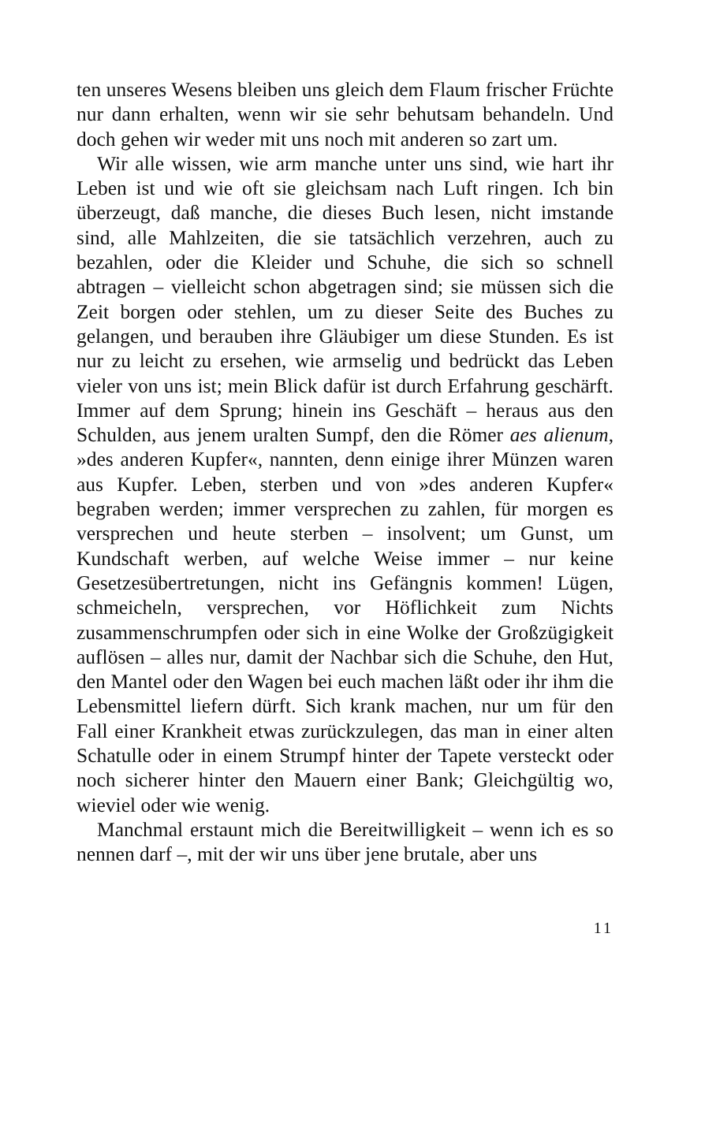ten unseres Wesens bleiben uns gleich dem Flaum frischer Früchte nur dann erhalten, wenn wir sie sehr behutsam behandeln. Und doch gehen wir weder mit uns noch mit anderen so zart um.
Wir alle wissen, wie arm manche unter uns sind, wie hart ihr Leben ist und wie oft sie gleichsam nach Luft ringen. Ich bin überzeugt, daß manche, die dieses Buch lesen, nicht imstande sind, alle Mahlzeiten, die sie tatsächlich verzehren, auch zu bezahlen, oder die Kleider und Schuhe, die sich so schnell abtragen – vielleicht schon abgetragen sind; sie müssen sich die Zeit borgen oder stehlen, um zu dieser Seite des Buches zu gelangen, und berauben ihre Gläubiger um diese Stunden. Es ist nur zu leicht zu ersehen, wie armselig und bedrückt das Leben vieler von uns ist; mein Blick dafür ist durch Erfahrung geschärft. Immer auf dem Sprung; hinein ins Geschäft – heraus aus den Schulden, aus jenem uralten Sumpf, den die Römer aes alienum, »des anderen Kupfer«, nannten, denn einige ihrer Münzen waren aus Kupfer. Leben, sterben und von »des anderen Kupfer« begraben werden; immer versprechen zu zahlen, für morgen es versprechen und heute sterben – insolvent; um Gunst, um Kundschaft werben, auf welche Weise immer – nur keine Gesetzesübertretungen, nicht ins Gefängnis kommen! Lügen, schmeicheln, versprechen, vor Höflichkeit zum Nichts zusammenschrumpfen oder sich in eine Wolke der Großzügigkeit auflösen – alles nur, damit der Nachbar sich die Schuhe, den Hut, den Mantel oder den Wagen bei euch machen läßt oder ihr ihm die Lebensmittel liefern dürft. Sich krank machen, nur um für den Fall einer Krankheit etwas zurückzulegen, das man in einer alten Schatulle oder in einem Strumpf hinter der Tapete versteckt oder noch sicherer hinter den Mauern einer Bank; Gleichgültig wo, wieviel oder wie wenig.
Manchmal erstaunt mich die Bereitwilligkeit – wenn ich es so nennen darf –, mit der wir uns über jene brutale, aber uns
11